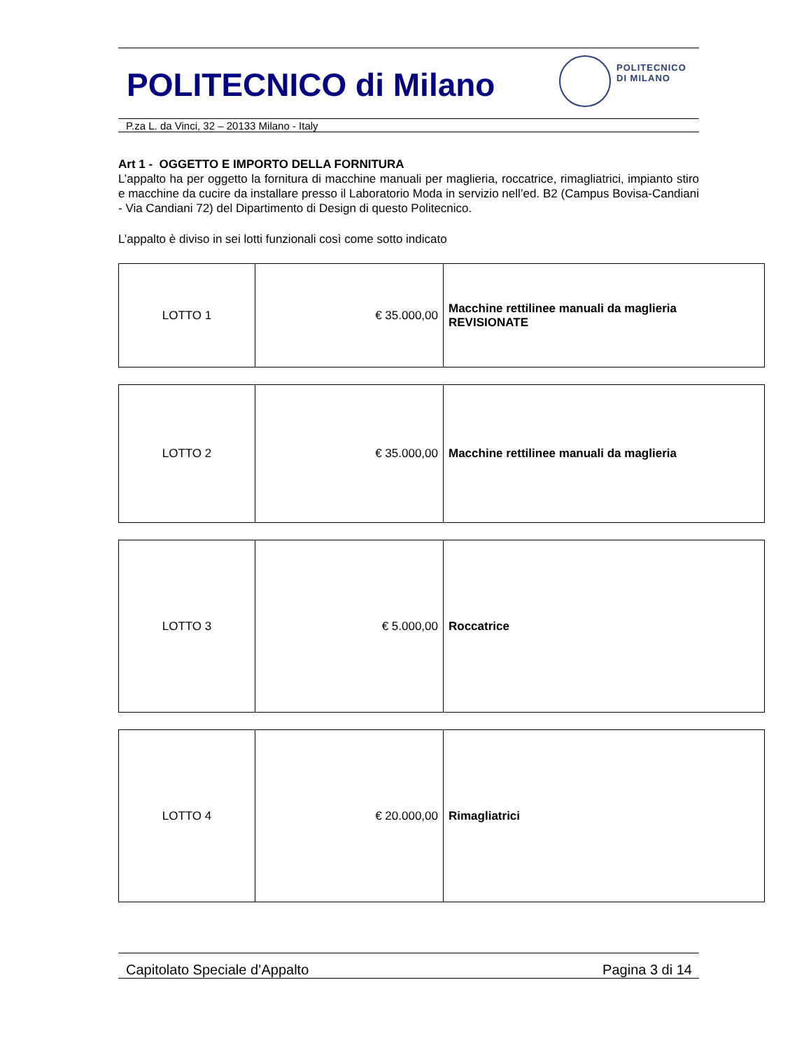POLITECNICO di Milano
POLITECNICO
DI MILANO
P.za L. da Vinci, 32 – 20133 Milano - Italy
Art 1 - OGGETTO E IMPORTO DELLA FORNITURA
L’appalto ha per oggetto la fornitura di macchine manuali per maglieria, roccatrice, rimagliatrici, impianto stiro e macchine da cucire da installare presso il Laboratorio Moda in servizio nell’ed. B2 (Campus Bovisa-Candiani - Via Candiani 72) del Dipartimento di Design di questo Politecnico.
L’appalto è diviso in sei lotti funzionali così come sotto indicato
| LOTTO 1 | € 35.000,00 | Macchine rettilinee manuali da maglieria REVISIONATE |
| LOTTO 2 | € 35.000,00 | Macchine rettilinee manuali da maglieria |
| LOTTO 3 | € 5.000,00 | Roccatrice |
| LOTTO 4 | € 20.000,00 | Rimagliatrici |
Capitolato Speciale d’Appalto Pagina 3 di 14